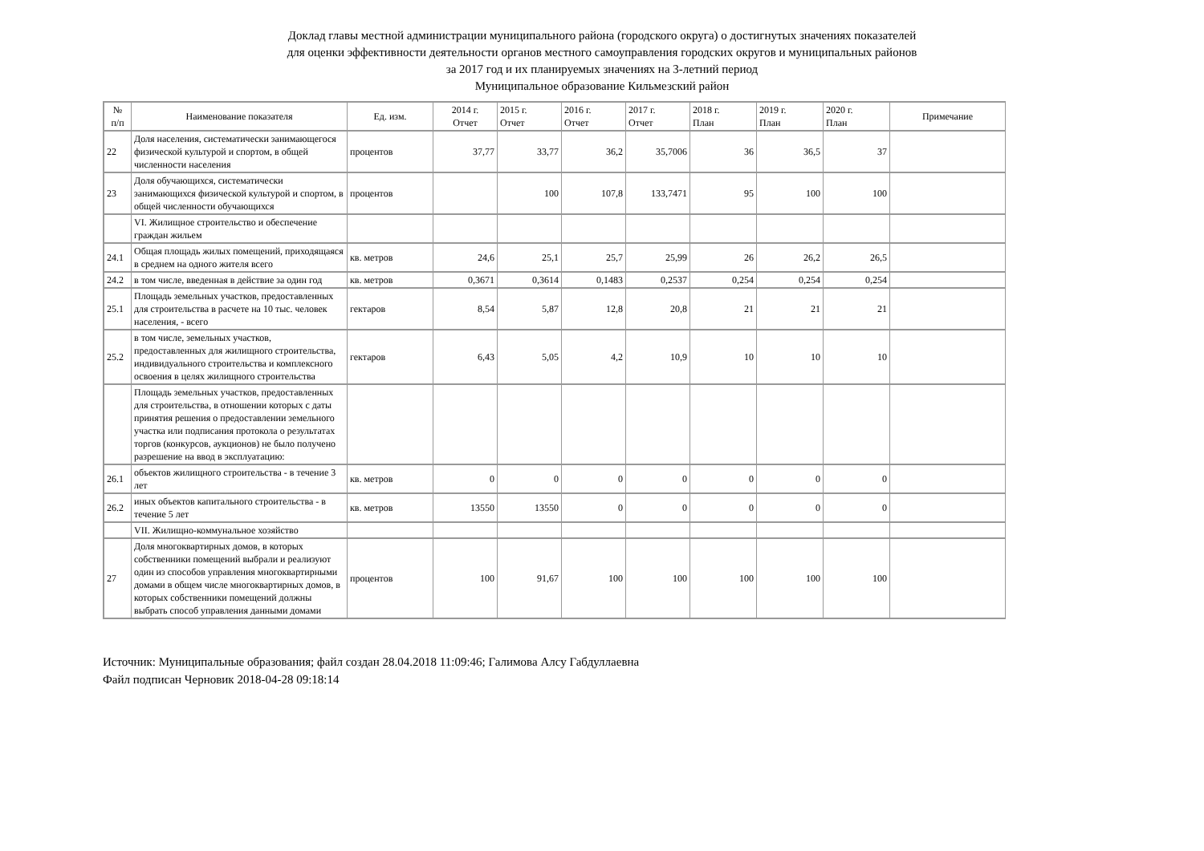Доклад главы местной администрации муниципального района (городского округа) о достигнутых значениях показателей
для оценки эффективности деятельности органов местного самоуправления городских округов и муниципальных районов
за 2017 год и их планируемых значениях на 3-летний период
Муниципальное образование Кильмезский район
| № п/п | Наименование показателя | Ед. изм. | 2014 г. Отчет | 2015 г. Отчет | 2016 г. Отчет | 2017 г. Отчет | 2018 г. План | 2019 г. План | 2020 г. План | Примечание |
| --- | --- | --- | --- | --- | --- | --- | --- | --- | --- | --- |
| 22 | Доля населения, систематически занимающегося физической культурой и спортом, в общей численности населения | процентов | 37,77 | 33,77 | 36,2 | 35,7006 | 36 | 36,5 | 37 | |
| 23 | Доля обучающихся, систематически занимающихся физической культурой и спортом, в общей численности обучающихся | процентов | | 100 | 107,8 | 133,7471 | 95 | 100 | 100 | |
| | VI. Жилищное строительство и обеспечение граждан жильем | | | | | | | | | |
| 24.1 | Общая площадь жилых помещений, приходящаяся в среднем на одного жителя всего | кв. метров | 24,6 | 25,1 | 25,7 | 25,99 | 26 | 26,2 | 26,5 | |
| 24.2 | в том числе, введенная в действие за один год | кв. метров | 0,3671 | 0,3614 | 0,1483 | 0,2537 | 0,254 | 0,254 | 0,254 | |
| 25.1 | Площадь земельных участков, предоставленных для строительства в расчете на 10 тыс. человек населения, - всего | гектаров | 8,54 | 5,87 | 12,8 | 20,8 | 21 | 21 | 21 | |
| 25.2 | в том числе, земельных участков, предоставленных для жилищного строительства, индивидуального строительства и комплексного освоения в целях жилищного строительства | гектаров | 6,43 | 5,05 | 4,2 | 10,9 | 10 | 10 | 10 | |
| | Площадь земельных участков, предоставленных для строительства, в отношении которых с даты принятия решения о предоставлении земельного участка или подписания протокола о результатах торгов (конкурсов, аукционов) не было получено разрешение на ввод в эксплуатацию: | | | | | | | | | |
| 26.1 | объектов жилищного строительства - в течение 3 лет | кв. метров | 0 | 0 | 0 | 0 | 0 | 0 | 0 | |
| 26.2 | иных объектов капитального строительства - в течение 5 лет | кв. метров | 13550 | 13550 | 0 | 0 | 0 | 0 | 0 | |
| | VII. Жилищно-коммунальное хозяйство | | | | | | | | | |
| 27 | Доля многоквартирных домов, в которых собственники помещений выбрали и реализуют один из способов управления многоквартирными домами в общем числе многоквартирных домов, в которых собственники помещений должны выбрать способ управления данными домами | процентов | 100 | 91,67 | 100 | 100 | 100 | 100 | 100 | |
Источник: Муниципальные образования; файл создан 28.04.2018 11:09:46; Галимова Алсу Габдуллаевна
Файл подписан Черновик 2018-04-28 09:18:14